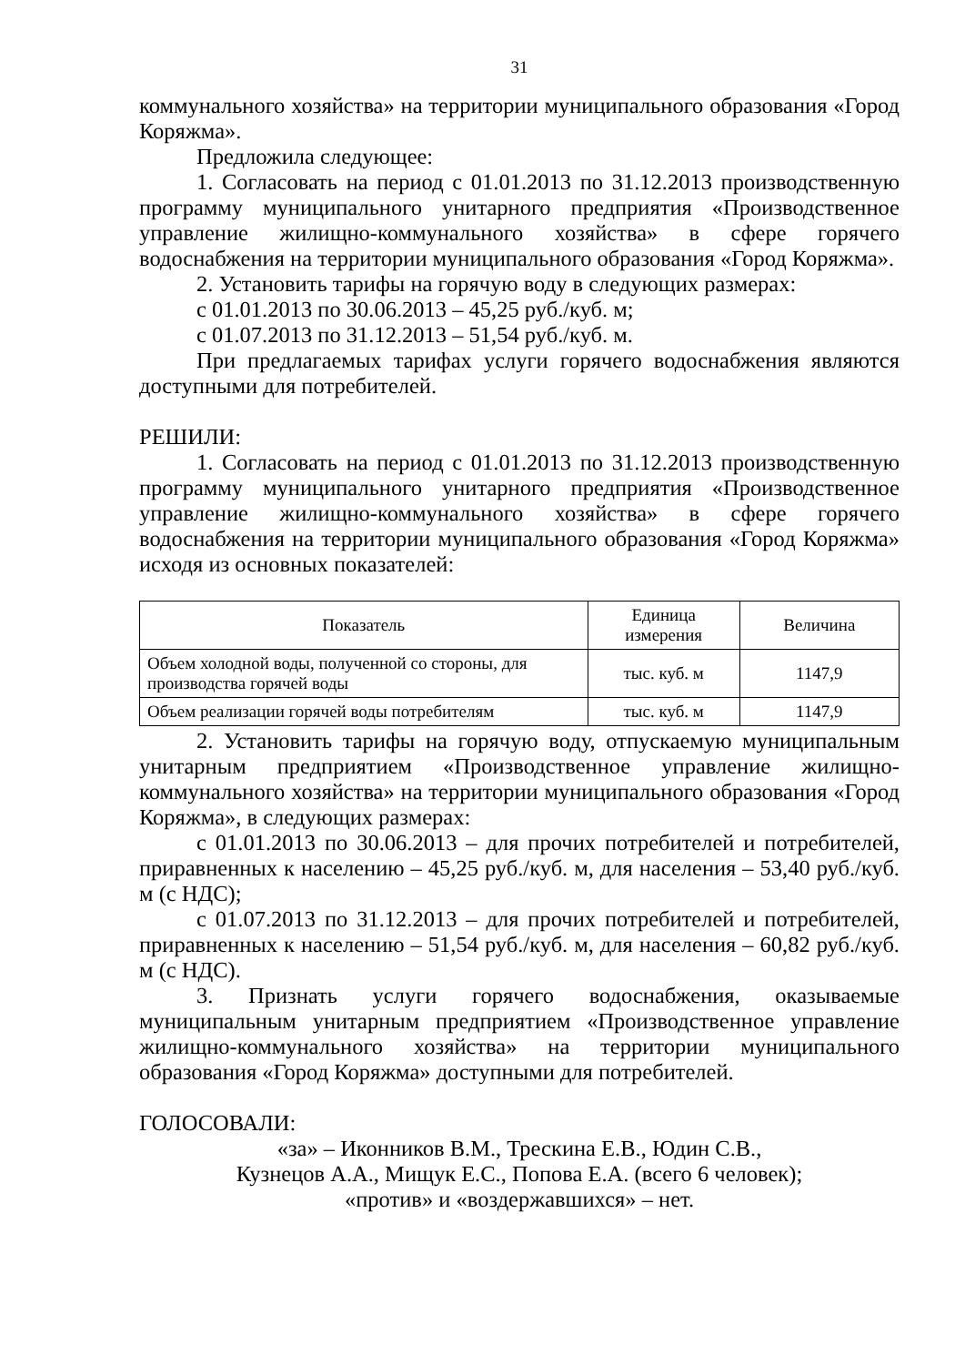31
коммунального хозяйства» на территории муниципального образования «Город Коряжма».
Предложила следующее:
1. Согласовать на период с 01.01.2013 по 31.12.2013 производственную программу муниципального унитарного предприятия «Производственное управление жилищно-коммунального хозяйства» в сфере горячего водоснабжения на территории муниципального образования «Город Коряжма».
2. Установить тарифы на горячую воду в следующих размерах:
с 01.01.2013 по 30.06.2013 – 45,25 руб./куб. м;
с 01.07.2013 по 31.12.2013 – 51,54 руб./куб. м.
При предлагаемых тарифах услуги горячего водоснабжения являются доступными для потребителей.
РЕШИЛИ:
1. Согласовать на период с 01.01.2013 по 31.12.2013 производственную программу муниципального унитарного предприятия «Производственное управление жилищно-коммунального хозяйства» в сфере горячего водоснабжения на территории муниципального образования «Город Коряжма» исходя из основных показателей:
| Показатель | Единица измерения | Величина |
| --- | --- | --- |
| Объем холодной воды, полученной со стороны, для производства горячей воды | тыс. куб. м | 1147,9 |
| Объем реализации горячей воды потребителям | тыс. куб. м | 1147,9 |
2. Установить тарифы на горячую воду, отпускаемую муниципальным унитарным предприятием «Производственное управление жилищно-коммунального хозяйства» на территории муниципального образования «Город Коряжма», в следующих размерах:
с 01.01.2013 по 30.06.2013 – для прочих потребителей и потребителей, приравненных к населению – 45,25 руб./куб. м, для населения – 53,40 руб./куб. м (с НДС);
с 01.07.2013 по 31.12.2013 – для прочих потребителей и потребителей, приравненных к населению – 51,54 руб./куб. м, для населения – 60,82 руб./куб. м (с НДС).
3. Признать услуги горячего водоснабжения, оказываемые муниципальным унитарным предприятием «Производственное управление жилищно-коммунального хозяйства» на территории муниципального образования «Город Коряжма» доступными для потребителей.
ГОЛОСОВАЛИ:
«за» – Иконников В.М., Трескина Е.В., Юдин С.В.,
Кузнецов А.А., Мищук Е.С., Попова Е.А. (всего 6 человек);
«против» и «воздержавшихся» – нет.